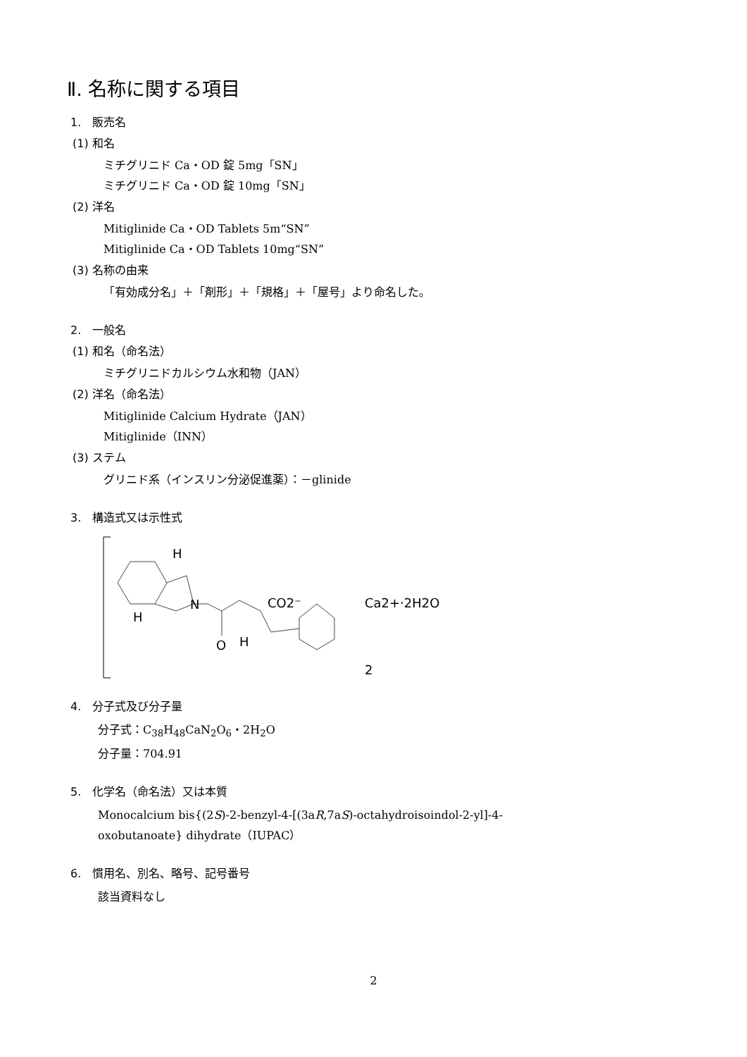Ⅱ. 名称に関する項目
1.　販売名
(1) 和名
ミチグリニド Ca・OD 錠 5mg「SN」
ミチグリニド Ca・OD 錠 10mg「SN」
(2) 洋名
Mitiglinide Ca・OD Tablets 5m“SN”
Mitiglinide Ca・OD Tablets 10mg“SN”
(3) 名称の由来
「有効成分名」＋「剤形」＋「規格」＋「屋号」より命名した。
2.　一般名
(1) 和名（命名法）
ミチグリニドカルシウム水和物（JAN）
(2) 洋名（命名法）
Mitiglinide Calcium Hydrate（JAN）
Mitiglinide（INN）
(3) ステム
グリニド系（インスリン分泌促進薬）：－glinide
3.　構造式又は示性式
H
H
N
CO2⁻
O
H
Ca2+·2H2O
2
4.　分子式及び分子量
分子式：C<sub>38</sub>H<sub>48</sub>CaN<sub>2</sub>O<sub>6</sub>・2H<sub>2</sub>O
分子量：704.91
5.　化学名（命名法）又は本質
Monocalcium bis{(2S)-2-benzyl-4-[(3aR,7aS)-octahydroisoindol-2-yl]-4-
oxobutanoate} dihydrate（IUPAC）
6.　慣用名、別名、略号、記号番号
該当資料なし
2